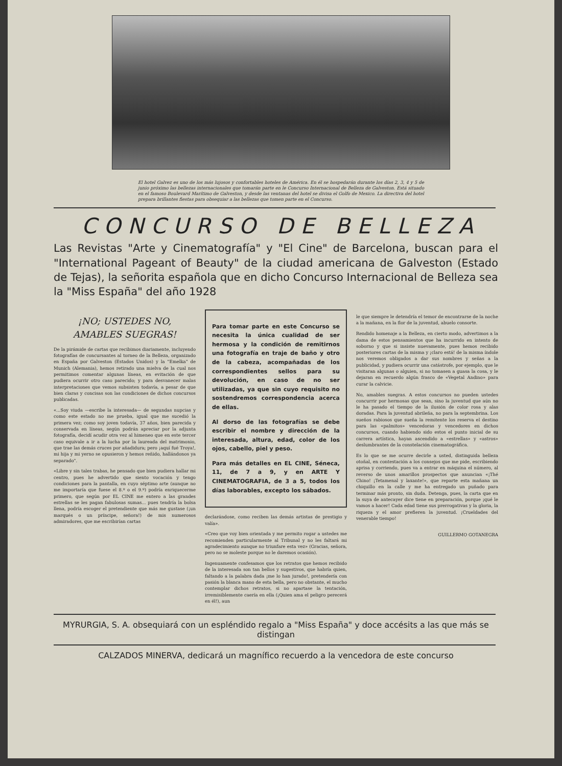El hotel Galvez es uno de los más lujosos y confortables hoteles de América. En él se hospedarán durante los días 2, 3, 4 y 5 de junio próximo las bellezas internacionales que tomarán parte en le Concurso Internacional de Belleza de Galveston. Está situado en el famoso Boulevard Marítimo de Galveston, y desde las ventanas del hotel se divisa el Golfo de Mexico. La directiva del hotel prepara brillantes fiestas para obsequiar a las bellezas que tomen parte en el Concurso.
CONCURSO DE BELLEZA
Las Revistas "Arte y Cinematografía" y "El Cine" de Barcelona, buscan para el "International Pageant of Beauty" de la ciudad americana de Galveston (Estado de Tejas), la señorita española que en dicho Concurso Internacional de Belleza sea la "Miss España" del año 1928
¡NO; USTEDES NO, AMABLES SUEGRAS!
De la pirámide de cartas que recibimos diariamente, incluyendo fotografías de concursantes al torneo de la Belleza, organizado en España por Galveston (Estados Unidos) y la "Emelka" de Munich (Alemania), hemos retirado una mielva de la cual nos permitimos comentar algunas líneas, en evitación de que pudiera ocurrir otro caso parecido; y para desvanecer malas interpretaciones que vemos subsisten todavía, a pesar de que bien claras y concisas son las condiciones de dichos concursos publicadas.
«...Soy viuda —escribe la interesada— de segundas nupcias y como este estado no me prueba, igual que me sucedió la primera vez; como soy joven todavía, 37 años, bien parecida y conservada en líneas, según podrán apreciar por la adjunta fotografía, decidí acudir otra vez al himeneo que en este tercer caso equivale a ir a la lucha por la laureada del matrimonio, que trae las demás cruces por añadidura; pero ¡aquí fué Troya!, mi hija y mi yerno se opusieron y hemos reñido, hallándonos ya separado".
«Libre y sin tales trabas, he pensado que bien pudiera hallar mi centro, pues he advertido que siento vocación y tengo condiciones para la pantalla, en cuyo séptimo arte (aunque no me importaría que fuese el 8.º o el 9.º) podría enriquecerme primero, que según por EL CINE me entero a las grandes estrellas se les pagan fabulosas sumas... pues tendría la bolsa llena, podría escoger el pretendiente que más me gustase (¡un marqués o un príncipe, señora!) de mis numerosos admiradores, que me escribirían cartas
Para tomar parte en este Concurso se necesita la única cualidad de ser hermosa y la condición de remitirnos una fotografía en traje de baño y otro de la cabeza, acompañadas de los correspondientes sellos para su devolución, en caso de no ser utilizadas, ya que sin cuyo requisito no sostendremos correspondencia acerca de ellas.
Al dorso de las fotografías se debe escribir el nombre y dirección de la interesada, altura, edad, color de los ojos, cabello, piel y peso.
Para más detalles en EL CINE, Séneca, 11, de 7 a 9, y en ARTE Y CINEMATOGRAFIA, de 3 a 5, todos los días laborables, excepto los sábados.
declarándose, como reciben las demás artistas de prestigio y valía».
«Creo que voy bien orientada y me permito rogar a ustedes me recomienden particularmente al Tribunal y no les faltará mi agradecimiento aunque no triunfare esta vez» (Gracias, señora, pero no se moleste porque no le daremos ocasión).
Ingenuamente confesamos que los retratos que hemos recibido de la interesada son tan bellos y sugestivos, que habría quien, faltando a la palabra dada ¡me lo han jurado!, pretendería con pasión la blanca mano de esta bella, pero no obstante, el mucho contemplar dichos retratos, si no apartase la tentación, irremisiblemente caería en ella (¡Quien ama el peligro perecerá en él!), aun
le que siempre le detendría el temor de encontrarse de la noche a la mañana, en la flor de la juventud, abuelo consorte.
Rendido homenaje a la Belleza, en cierto modo, advertimos a la dama de estos pensamientos que ha incurrido en intento de soborno y que si insiste nuevamente, pues hemos recibido posteriores cartas de la misma y ¡claro está! de la misma índole nos veremos obligados a dar sus nombres y señas a la publicidad, y pudiera ocurrir una catástrofe, por ejemplo, que le visitaran algunas o alguien, si no tomasen a guasa la cosa, y le dejaran en recuerdo algún frasco de «Vegetal Andino» para curar la calvicie.
No, amables suegras. A estos concursos no pueden ustedes concurrir por hermosas que sean, sino la juventud que aún no le ha pasado el tiempo de la ilusión de color rosa y alas doradas. Para la juventud abrileña, no para la septembrina. Los sueños rabiosos que sueña la remitente los reserva el destino para las «palmitos» vencedoras y vencedores en dichos concursos, cuando habiendo sido estos el punto inicial de su carrera artística, hayan ascendido a «estrellas» y «astros» deslumbrantes de la constelación cinematográfica.
Es lo que se me ocurre decirle a usted, distinguida belleza otoñal, en contestación a los consejos que me pide, escribiendo aprisa y corriendo, pues va a entrar en máquina el número, al reverso de unos amarillos prospectos que anuncian «¡Thé Chino! ¡Tetamenal y laxante!», que reparte esta mañana un chiquillo en la calle y me ha entregado un puñado para terminar más pronto, sin duda. Detenga, pues, la carta que en la suya de antecayer dice tiene en preparación, porque ¡qué le vamos a hacer! Cada edad tiene sus prerrogativas y la gloria, la riqueza y el amor prefieren la juventud. ¡Crueldades del venerable tiempo!
GUILLERMO GOTANEGRA
MYRURGIA, S. A. obsequiará con un espléndido regalo a "Miss España" y doce accésits a las que más se distingan
CALZADOS MINERVA, dedicará un magnífico recuerdo a la vencedora de este concurso